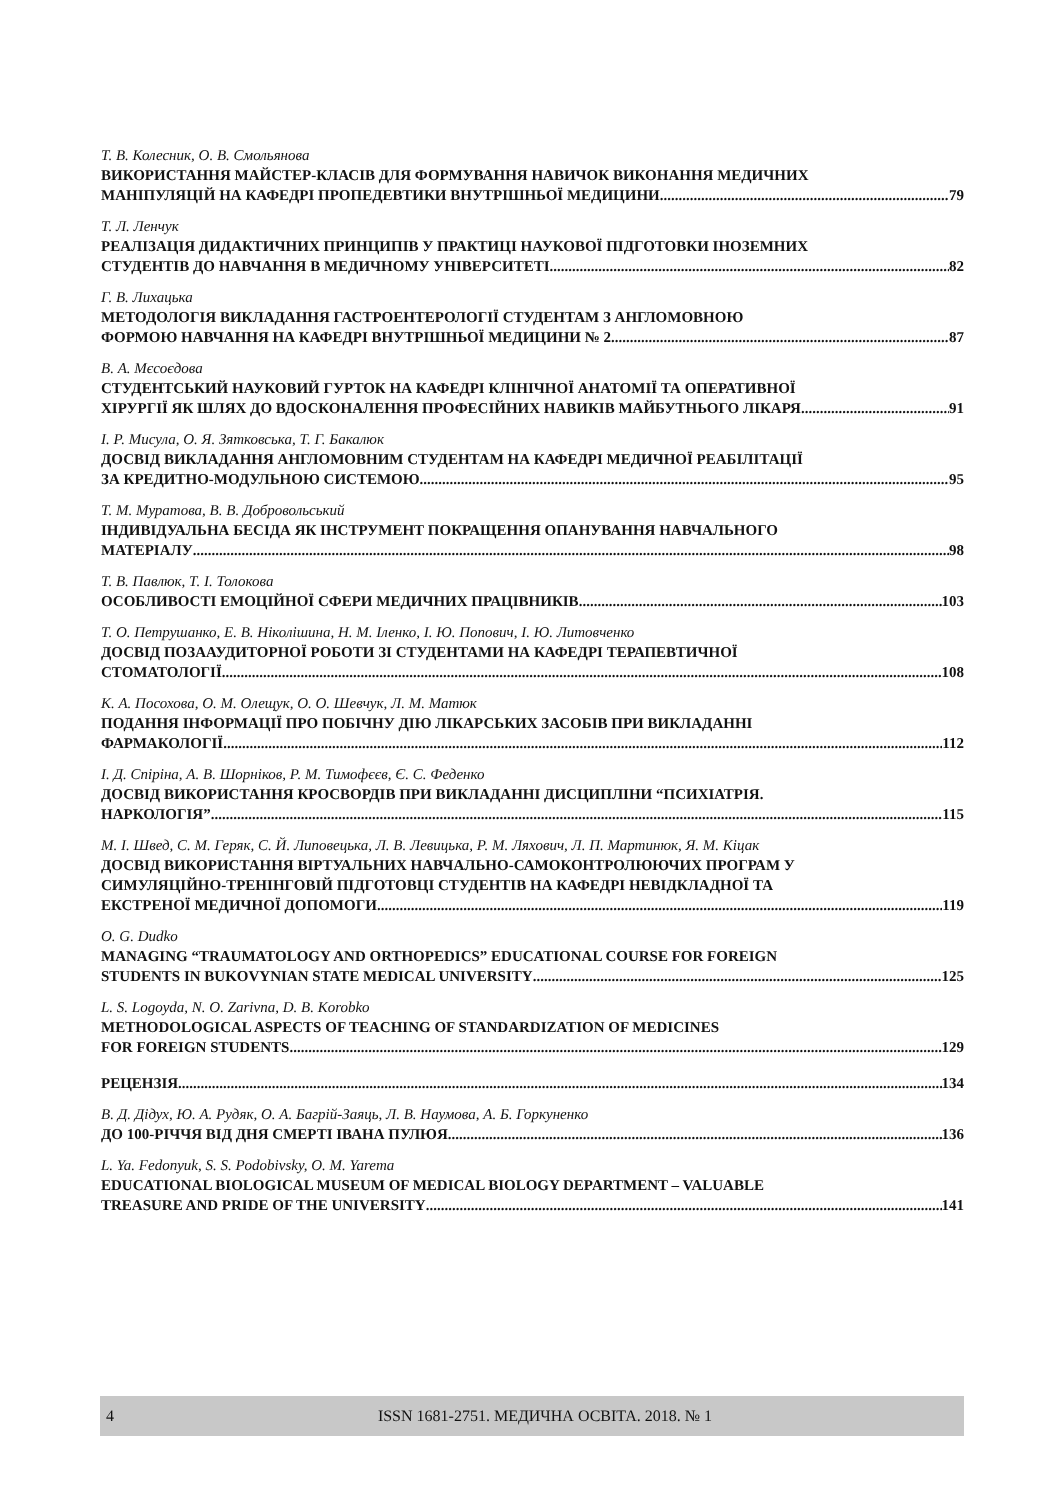Т. В. Колесник, О. В. Смольянова
ВИКОРИСТАННЯ МАЙСТЕР-КЛАСІВ ДЛЯ ФОРМУВАННЯ НАВИЧОК ВИКОНАННЯ МЕДИЧНИХ
МАНІПУЛЯЦІЙ НА КАФЕДРІ ПРОПЕДЕВТИКИ ВНУТРІШНЬОЇ МЕДИЦИНИ 79
Т. Л. Ленчук
РЕАЛІЗАЦІЯ ДИДАКТИЧНИХ ПРИНЦИПІВ У ПРАКТИЦІ НАУКОВОЇ ПІДГОТОВКИ ІНОЗЕМНИХ
СТУДЕНТІВ ДО НАВЧАННЯ В МЕДИЧНОМУ УНІВЕРСИТЕТІ 82
Г. В. Лихацька
МЕТОДОЛОГІЯ ВИКЛАДАННЯ ГАСТРОЕНТЕРОЛОГІЇ СТУДЕНТАМ З АНГЛОМОВНОЮ
ФОРМОЮ НАВЧАННЯ НА КАФЕДРІ ВНУТРІШНЬОЇ МЕДИЦИНИ № 2 87
В. А. Мєсоєдова
СТУДЕНТСЬКИЙ НАУКОВИЙ ГУРТОК НА КАФЕДРІ КЛІНІЧНОЇ АНАТОМІЇ ТА ОПЕРАТИВНОЇ
ХІРУРГІЇ ЯК ШЛЯХ ДО ВДОСКОНАЛЕННЯ ПРОФЕСІЙНИХ НАВИКІВ МАЙБУТНЬОГО ЛІКАРЯ 91
І. Р. Мисула, О. Я. Зятковська, Т. Г. Бакалюк
ДОСВІД ВИКЛАДАННЯ АНГЛОМОВНИМ СТУДЕНТАМ НА КАФЕДРІ МЕДИЧНОЇ РЕАБІЛІТАЦІЇ
ЗА КРЕДИТНО-МОДУЛЬНОЮ СИСТЕМОЮ 95
Т. М. Муратова, В. В. Добровольський
ІНДИВІДУАЛЬНА БЕСІДА ЯК ІНСТРУМЕНТ ПОКРАЩЕННЯ ОПАНУВАННЯ НАВЧАЛЬНОГО
МАТЕРІАЛУ 98
Т. В. Павлюк, Т. І. Толокова
ОСОБЛИВОСТІ ЕМОЦІЙНОЇ СФЕРИ МЕДИЧНИХ ПРАЦІВНИКІВ 103
Т. О. Петрушанко, Е. В. Ніколішина, Н. М. Іленко, І. Ю. Попович, І. Ю. Литовченко
ДОСВІД ПОЗААУДИТОРНОЇ РОБОТИ ЗІ СТУДЕНТАМИ НА КАФЕДРІ ТЕРАПЕВТИЧНОЇ
СТОМАТОЛОГІЇ 108
К. А. Посохова, О. М. Олещук, О. О. Шевчук, Л. М. Матюк
ПОДАННЯ ІНФОРМАЦІЇ ПРО ПОБІЧНУ ДІЮ ЛІКАРСЬКИХ ЗАСОБІВ ПРИ ВИКЛАДАННІ
ФАРМАКОЛОГІЇ 112
І. Д. Спіріна, А. В. Шорніков, Р. М. Тимофєєв, Є. С. Феденко
ДОСВІД ВИКОРИСТАННЯ КРОСВОРДІВ ПРИ ВИКЛАДАННІ ДИСЦИПЛІНИ “ПСИХІАТРІЯ.
НАРКОЛОГІЯ” 115
М. І. Швед, С. М. Геряк, С. Й. Липовецька, Л. В. Левицька, Р. М. Ляхович, Л. П. Мартинюк, Я. М. Кіцак
ДОСВІД ВИКОРИСТАННЯ ВІРТУАЛЬНИХ НАВЧАЛЬНО-САМОКОНТРОЛЮЮЧИХ ПРОГРАМ У
СИМУЛЯЦІЙНО-ТРЕНІНГОВІЙ ПІДГОТОВЦІ СТУДЕНТІВ НА КАФЕДРІ НЕВІДКЛАДНОЇ ТА
ЕКСТРЕНОЇ МЕДИЧНОЇ ДОПОМОГИ 119
O. G. Dudko
MANAGING “TRAUMATOLOGY AND ORTHOPEDICS” EDUCATIONAL COURSE FOR FOREIGN
STUDENTS IN BUKOVYNIAN STATE MEDICAL UNIVERSITY 125
L. S. Logoyda, N. O. Zarivna, D. B. Korobko
METHODOLOGICAL ASPECTS OF TEACHING OF STANDARDIZATION OF MEDICINES
FOR FOREIGN STUDENTS 129
РЕЦЕНЗІЯ 134
В. Д. Дідух, Ю. А. Рудяк, О. А. Багрій-Заяць, Л. В. Наумова, А. Б. Горкуненко
ДО 100-РІЧЧЯ ВІД ДНЯ СМЕРТІ ІВАНА ПУЛЮЯ 136
L. Ya. Fedonyuk, S. S. Podobivsky, O. M. Yarema
EDUCATIONAL BIOLOGICAL MUSEUM OF MEDICAL BIOLOGY DEPARTMENT – VALUABLE
TREASURE AND PRIDE OF THE UNIVERSITY 141
4 ISSN 1681-2751. МЕДИЧНА ОСВІТА. 2018. № 1